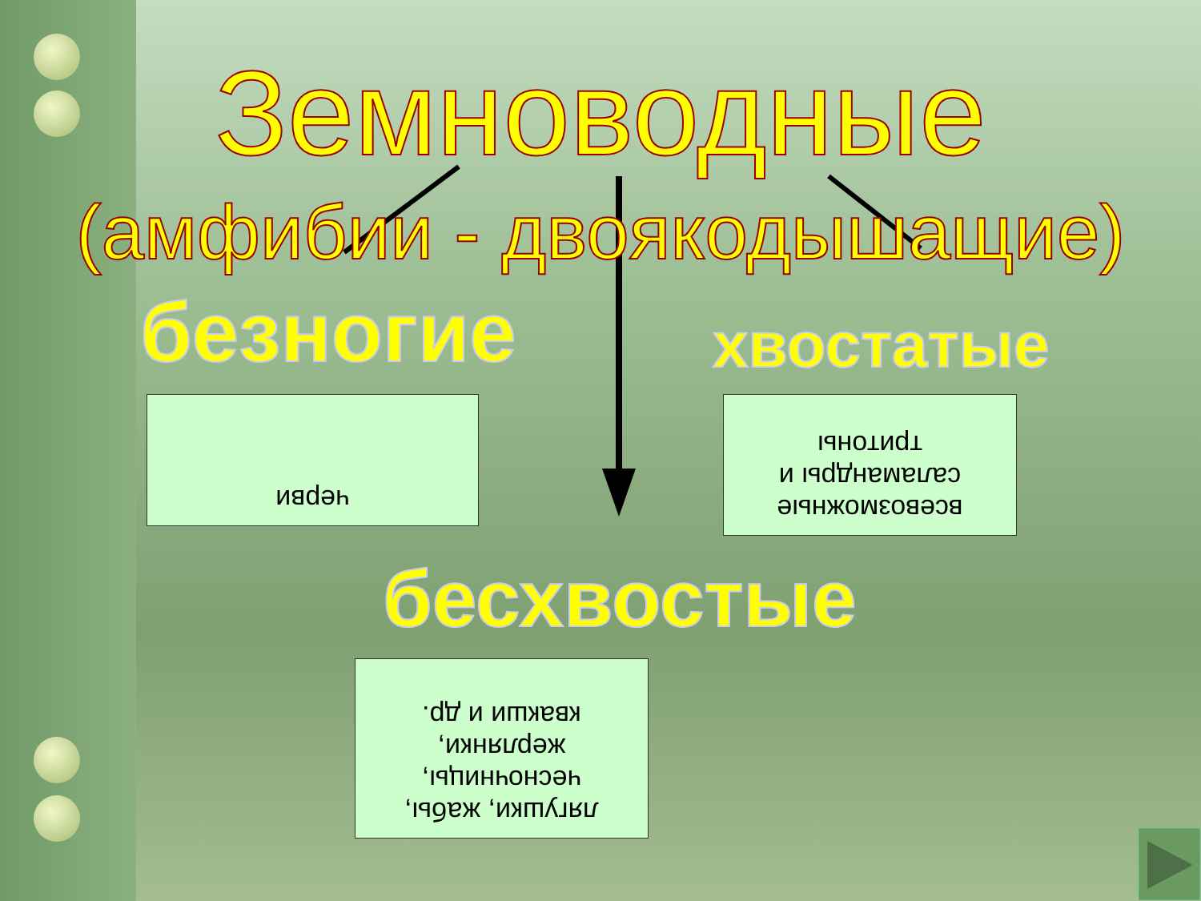Земноводные
(амфибии - двоякодышащие)
безногие хвостатые
черви
всевозможные
саламандры и
тритоны
бесхвостые
лягушки, жабы,
чесночницы,
жерлянки,
квакши и др.